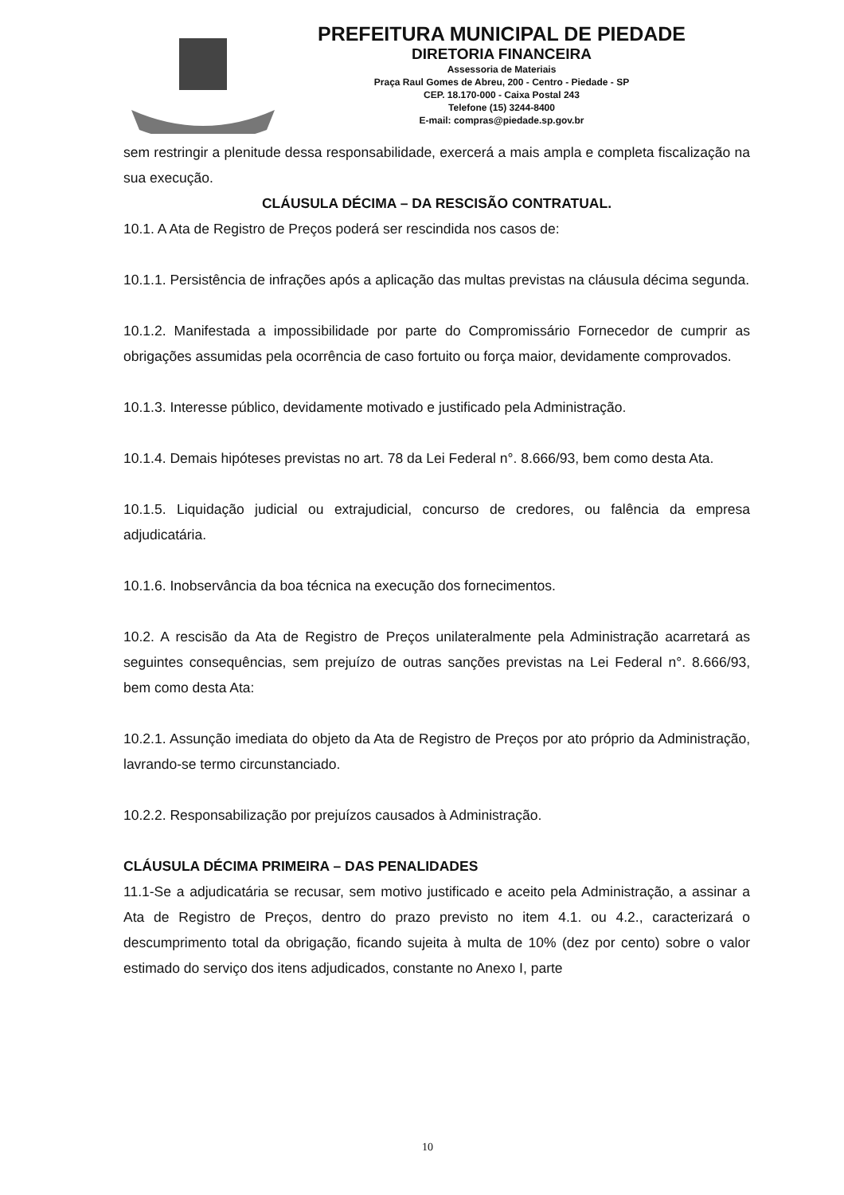PREFEITURA MUNICIPAL DE PIEDADE
DIRETORIA FINANCEIRA
Assessoria de Materiais
Praça Raul Gomes de Abreu, 200 - Centro - Piedade - SP
CEP. 18.170-000 - Caixa Postal 243
Telefone (15) 3244-8400
E-mail: compras@piedade.sp.gov.br
sem restringir a plenitude dessa responsabilidade, exercerá a mais ampla e completa fiscalização na sua execução.
CLÁUSULA DÉCIMA – DA RESCISÃO CONTRATUAL.
10.1. A Ata de Registro de Preços poderá ser rescindida nos casos de:
10.1.1. Persistência de infrações após a aplicação das multas previstas na cláusula décima segunda.
10.1.2. Manifestada a impossibilidade por parte do Compromissário Fornecedor de cumprir as obrigações assumidas pela ocorrência de caso fortuito ou força maior, devidamente comprovados.
10.1.3. Interesse público, devidamente motivado e justificado pela Administração.
10.1.4. Demais hipóteses previstas no art. 78 da Lei Federal n°. 8.666/93, bem como desta Ata.
10.1.5. Liquidação judicial ou extrajudicial, concurso de credores, ou falência da empresa adjudicatária.
10.1.6. Inobservância da boa técnica na execução dos fornecimentos.
10.2. A rescisão da Ata de Registro de Preços unilateralmente pela Administração acarretará as seguintes consequências, sem prejuízo de outras sanções previstas na Lei Federal n°. 8.666/93, bem como desta Ata:
10.2.1. Assunção imediata do objeto da Ata de Registro de Preços por ato próprio da Administração, lavrando-se termo circunstanciado.
10.2.2. Responsabilização por prejuízos causados à Administração.
CLÁUSULA DÉCIMA PRIMEIRA – DAS PENALIDADES
11.1-Se a adjudicatária se recusar, sem motivo justificado e aceito pela Administração, a assinar a Ata de Registro de Preços, dentro do prazo previsto no item 4.1. ou 4.2., caracterizará o descumprimento total da obrigação, ficando sujeita à multa de 10% (dez por cento) sobre o valor estimado do serviço dos itens adjudicados, constante no Anexo I, parte
10